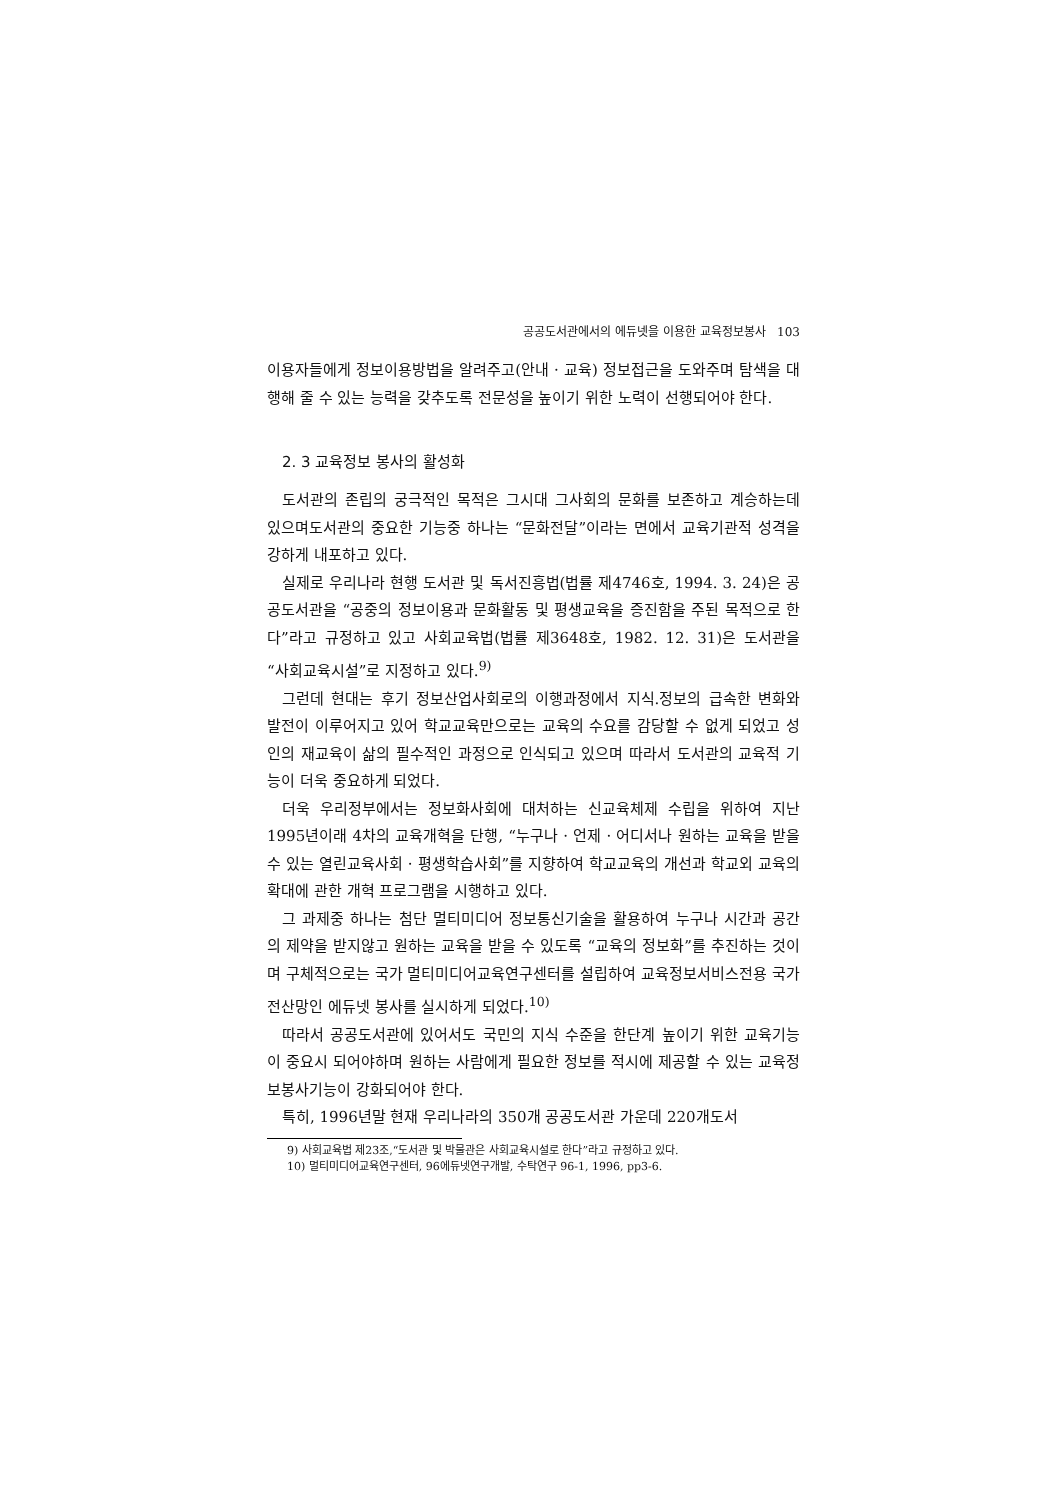공공도서관에서의 에듀넷을 이용한 교육정보봉사 103
이용자들에게 정보이용방법을 알려주고(안내 · 교육) 정보접근을 도와주며 탐색을 대행해 줄 수 있는 능력을 갖추도록 전문성을 높이기 위한 노력이 선행되어야 한다.
2. 3 교육정보 봉사의 활성화
도서관의 존립의 궁극적인 목적은 그시대 그사회의 문화를 보존하고 계승하는데 있으며도서관의 중요한 기능중 하나는 “문화전달”이라는 면에서 교육기관적 성격을 강하게 내포하고 있다.
실제로 우리나라 현행 도서관 및 독서진흥법(법률 제4746호, 1994. 3. 24)은 공공도서관을 “공중의 정보이용과 문화활동 및 평생교육을 증진함을 주된 목적으로 한다”라고 규정하고 있고 사회교육법(법률 제3648호, 1982. 12. 31)은 도서관을 “사회교육시설”로 지정하고 있다.<sup>9)</sup>
그런데 현대는 후기 정보산업사회로의 이행과정에서 지식.정보의 급속한 변화와 발전이 이루어지고 있어 학교교육만으로는 교육의 수요를 감당할 수 없게 되었고 성인의 재교육이 삶의 필수적인 과정으로 인식되고 있으며 따라서 도서관의 교육적 기능이 더욱 중요하게 되었다.
더욱 우리정부에서는 정보화사회에 대처하는 신교육체제 수립을 위하여 지난 1995년이래 4차의 교육개혁을 단행, “누구나 · 언제 · 어디서나 원하는 교육을 받을 수 있는 열린교육사회 · 평생학습사회”를 지향하여 학교교육의 개선과 학교외 교육의 확대에 관한 개혁 프로그램을 시행하고 있다.
그 과제중 하나는 첨단 멀티미디어 정보통신기술을 활용하여 누구나 시간과 공간의 제약을 받지않고 원하는 교육을 받을 수 있도록 “교육의 정보화”를 추진하는 것이며 구체적으로는 국가 멀티미디어교육연구센터를 설립하여 교육정보서비스전용 국가전산망인 에듀넷 봉사를 실시하게 되었다.<sup>10)</sup>
따라서 공공도서관에 있어서도 국민의 지식 수준을 한단계 높이기 위한 교육기능이 중요시 되어야하며 원하는 사람에게 필요한 정보를 적시에 제공할 수 있는 교육정보봉사기능이 강화되어야 한다.
특히, 1996년말 현재 우리나라의 350개 공공도서관 가운데 220개도서
9) 사회교육법 제23조,“도서관 및 박물관은 사회교육시설로 한다”라고 규정하고 있다.
10) 멀티미디어교육연구센터, 96에듀넷연구개발, 수탁연구 96-1, 1996, pp3-6.